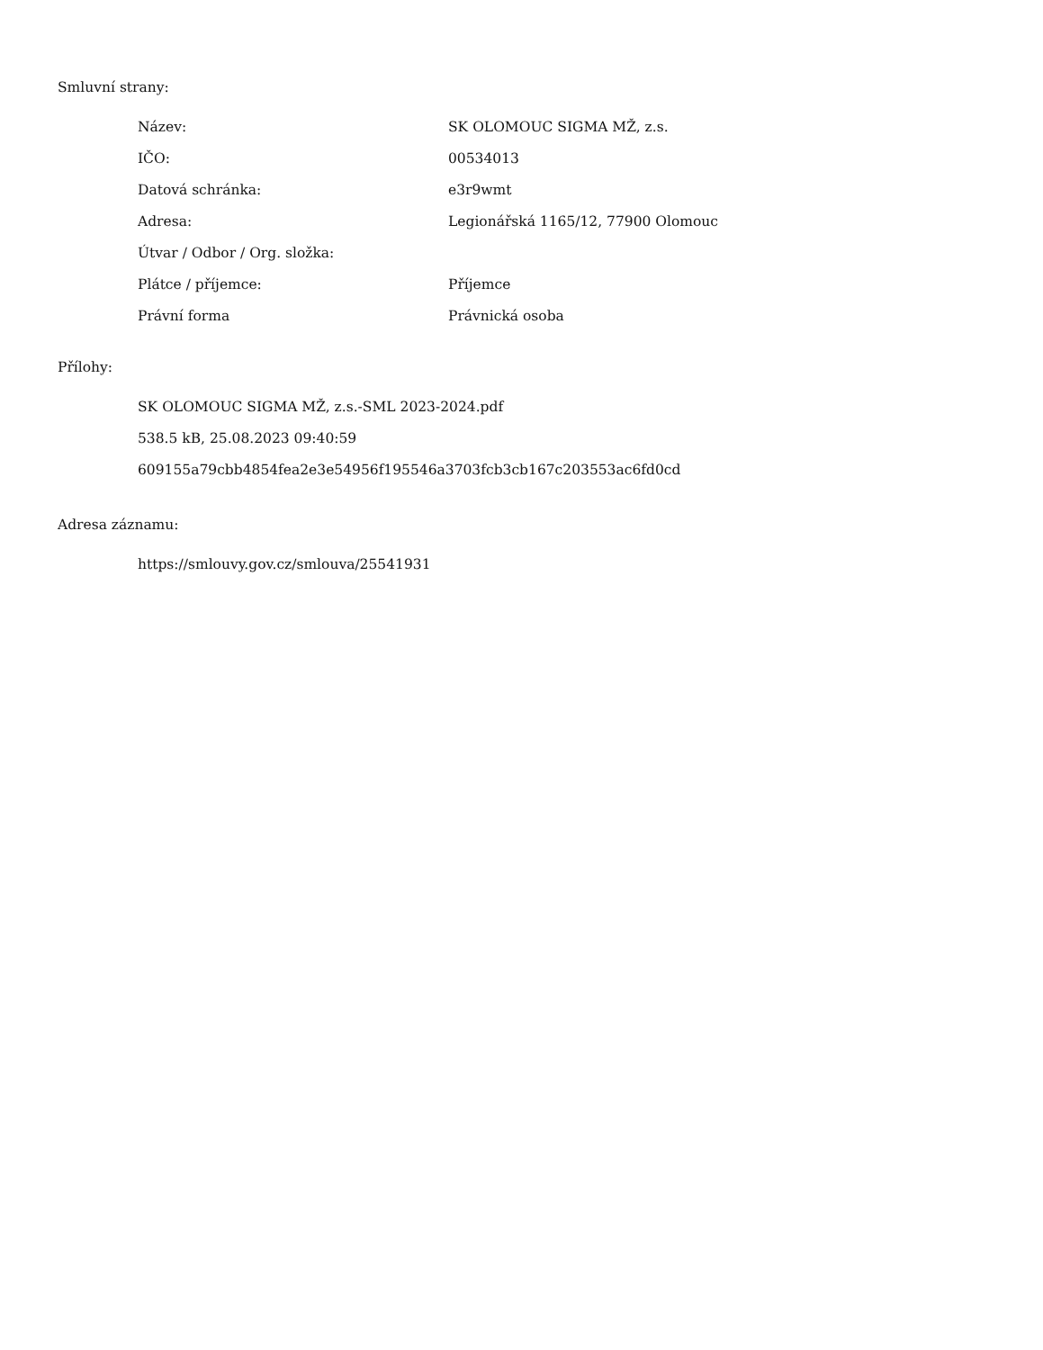Smluvní strany:
| Název: | SK OLOMOUC SIGMA MŽ, z.s. |
| IČO: | 00534013 |
| Datová schránka: | e3r9wmt |
| Adresa: | Legionářská 1165/12, 77900 Olomouc |
| Útvar / Odbor / Org. složka: | |
| Plátce / příjemce: | Příjemce |
| Právní forma | Právnická osoba |
Přílohy:
SK OLOMOUC SIGMA MŽ, z.s.-SML 2023-2024.pdf
538.5 kB, 25.08.2023 09:40:59
609155a79cbb4854fea2e3e54956f195546a3703fcb3cb167c203553ac6fd0cd
Adresa záznamu:
https://smlouvy.gov.cz/smlouva/25541931